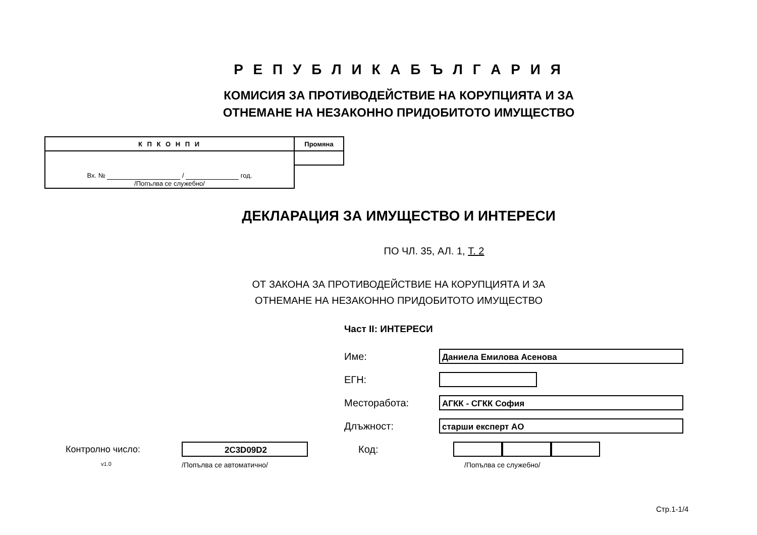Р Е П У Б Л И К А Б Ъ Л Г А Р И Я
КОМИСИЯ ЗА ПРОТИВОДЕЙСТВИЕ НА КОРУПЦИЯТА И ЗА
ОТНЕМАНЕ НА НЕЗАКОННО ПРИДОБИТОТО ИМУЩЕСТВО
| К П К О Н П И | Промяна |
| Вх. № / год. /Попълва се служебно/ | |
ДЕКЛАРАЦИЯ ЗА ИМУЩЕСТВО И ИНТЕРЕСИ
ПО ЧЛ. 35, АЛ. 1, Т. 2
ОТ ЗАКОНА ЗА ПРОТИВОДЕЙСТВИЕ НА КОРУПЦИЯТА И ЗА
ОТНЕМАНЕ НА НЕЗАКОННО ПРИДОБИТОТО ИМУЩЕСТВО
Част II: ИНТЕРЕСИ
Име:
Даниела Емилова Асенова
ЕГН:
Месторабота:
АГКК - СГКК София
Длъжност:
старши експерт АО
Контролно число:
2C3D09D2
Код:
v1.0 /Попълва се автоматично/ /Попълва се служебно/
Стр.1-1/4